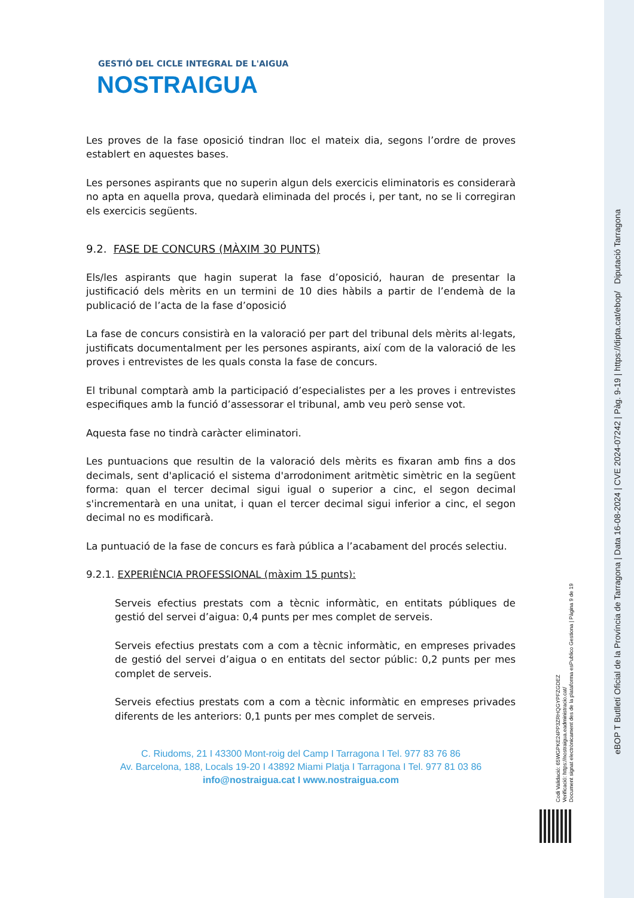GESTIÓ DEL CICLE INTEGRAL DE L'AIGUA
NOSTRAIGUA
Les proves de la fase oposició tindran lloc el mateix dia, segons l’ordre de proves establert en aquestes bases.
Les persones aspirants que no superin algun dels exercicis eliminatoris es considerarà no apta en aquella prova, quedarà eliminada del procés i, per tant, no se li corregiran els exercicis següents.
9.2. FASE DE CONCURS (MÀXIM 30 PUNTS)
Els/les aspirants que hagin superat la fase d’oposició, hauran de presentar la justificació dels mèrits en un termini de 10 dies hàbils a partir de l’endemà de la publicació de l’acta de la fase d’oposició
La fase de concurs consistirà en la valoració per part del tribunal dels mèrits al·legats, justificats documentalment per les persones aspirants, així com de la valoració de les proves i entrevistes de les quals consta la fase de concurs.
El tribunal comptarà amb la participació d’especialistes per a les proves i entrevistes especifiques amb la funció d’assessorar el tribunal, amb veu però sense vot.
Aquesta fase no tindrà caràcter eliminatori.
Les puntuacions que resultin de la valoració dels mèrits es fixaran amb fins a dos decimals, sent d'aplicació el sistema d'arrodoniment aritmètic simètric en la següent forma: quan el tercer decimal sigui igual o superior a cinc, el segon decimal s'incrementarà en una unitat, i quan el tercer decimal sigui inferior a cinc, el segon decimal no es modificarà.
La puntuació de la fase de concurs es farà pública a l’acabament del procés selectiu.
9.2.1. EXPERIÈNCIA PROFESSIONAL (màxim 15 punts):
Serveis efectius prestats com a tècnic informàtic, en entitats públiques de gestió del servei d’aigua: 0,4 punts per mes complet de serveis.
Serveis efectius prestats com a com a tècnic informàtic, en empreses privades de gestió del servei d’aigua o en entitats del sector públic: 0,2 punts per mes complet de serveis.
Serveis efectius prestats com a com a tècnic informàtic en empreses privades diferents de les anteriors: 0,1 punts per mes complet de serveis.
C. Riudoms, 21 I 43300 Mont-roig del Camp I Tarragona I Tel. 977 83 76 86
Av. Barcelona, 188, Locals 19-20 I 43892 Miami Platja I Tarragona I Tel. 977 81 03 86
info@nostraigua.cat I www.nostraigua.com
Codi Validació: 65WGPKE24PP3ZRHQGYPFZGDEZ
Verificació: https://nostraigua.eadministracio.cat/
Document signat electrònicament des de la plataforma esPublico Gestiona | Pàgina 9 de 19
eBOP T Butlletí Oficial de la Província de Tarragona | Data 16-08-2024 | CVE 2024-07242 | Pàg. 9-19 | https://dipta.cat/ebop/ Diputació Tarragona